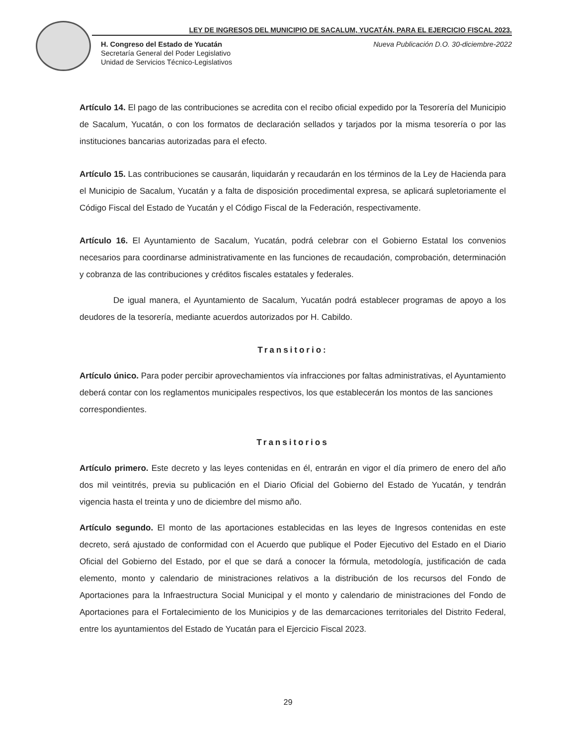LEY DE INGRESOS DEL MUNICIPIO DE SACALUM, YUCATÁN, PARA EL EJERCICIO FISCAL 2023.
H. Congreso del Estado de Yucatán
Secretaría General del Poder Legislativo
Unidad de Servicios Técnico-Legislativos
Nueva Publicación D.O. 30-diciembre-2022
Artículo 14. El pago de las contribuciones se acredita con el recibo oficial expedido por la Tesorería del Municipio de Sacalum, Yucatán, o con los formatos de declaración sellados y tarjados por la misma tesorería o por las instituciones bancarias autorizadas para el efecto.
Artículo 15. Las contribuciones se causarán, liquidarán y recaudarán en los términos de la Ley de Hacienda para el Municipio de Sacalum, Yucatán y a falta de disposición procedimental expresa, se aplicará supletoriamente el Código Fiscal del Estado de Yucatán y el Código Fiscal de la Federación, respectivamente.
Artículo 16. El Ayuntamiento de Sacalum, Yucatán, podrá celebrar con el Gobierno Estatal los convenios necesarios para coordinarse administrativamente en las funciones de recaudación, comprobación, determinación y cobranza de las contribuciones y créditos fiscales estatales y federales.
De igual manera, el Ayuntamiento de Sacalum, Yucatán podrá establecer programas de apoyo a los deudores de la tesorería, mediante acuerdos autorizados por H. Cabildo.
Transitorio:
Artículo único. Para poder percibir aprovechamientos vía infracciones por faltas administrativas, el Ayuntamiento deberá contar con los reglamentos municipales respectivos, los que establecerán los montos de las sanciones correspondientes.
Transitorios
Artículo primero. Este decreto y las leyes contenidas en él, entrarán en vigor el día primero de enero del año dos mil veintitrés, previa su publicación en el Diario Oficial del Gobierno del Estado de Yucatán, y tendrán vigencia hasta el treinta y uno de diciembre del mismo año.
Artículo segundo. El monto de las aportaciones establecidas en las leyes de Ingresos contenidas en este decreto, será ajustado de conformidad con el Acuerdo que publique el Poder Ejecutivo del Estado en el Diario Oficial del Gobierno del Estado, por el que se dará a conocer la fórmula, metodología, justificación de cada elemento, monto y calendario de ministraciones relativos a la distribución de los recursos del Fondo de Aportaciones para la Infraestructura Social Municipal y el monto y calendario de ministraciones del Fondo de Aportaciones para el Fortalecimiento de los Municipios y de las demarcaciones territoriales del Distrito Federal, entre los ayuntamientos del Estado de Yucatán para el Ejercicio Fiscal 2023.
29